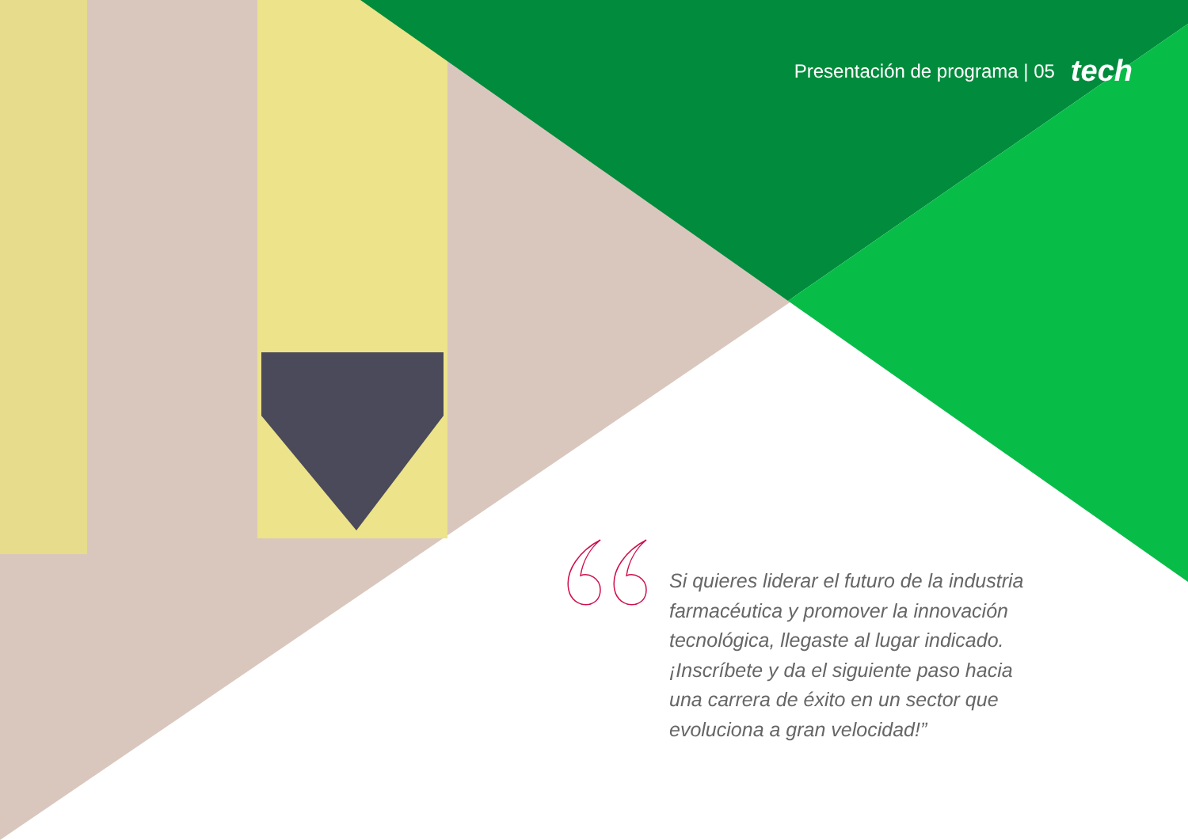Presentación de programa | 05 tech
Si quieres liderar el futuro de la industria farmacéutica y promover la innovación tecnológica, llegaste al lugar indicado. ¡Inscríbete y da el siguiente paso hacia una carrera de éxito en un sector que evoluciona a gran velocidad!”